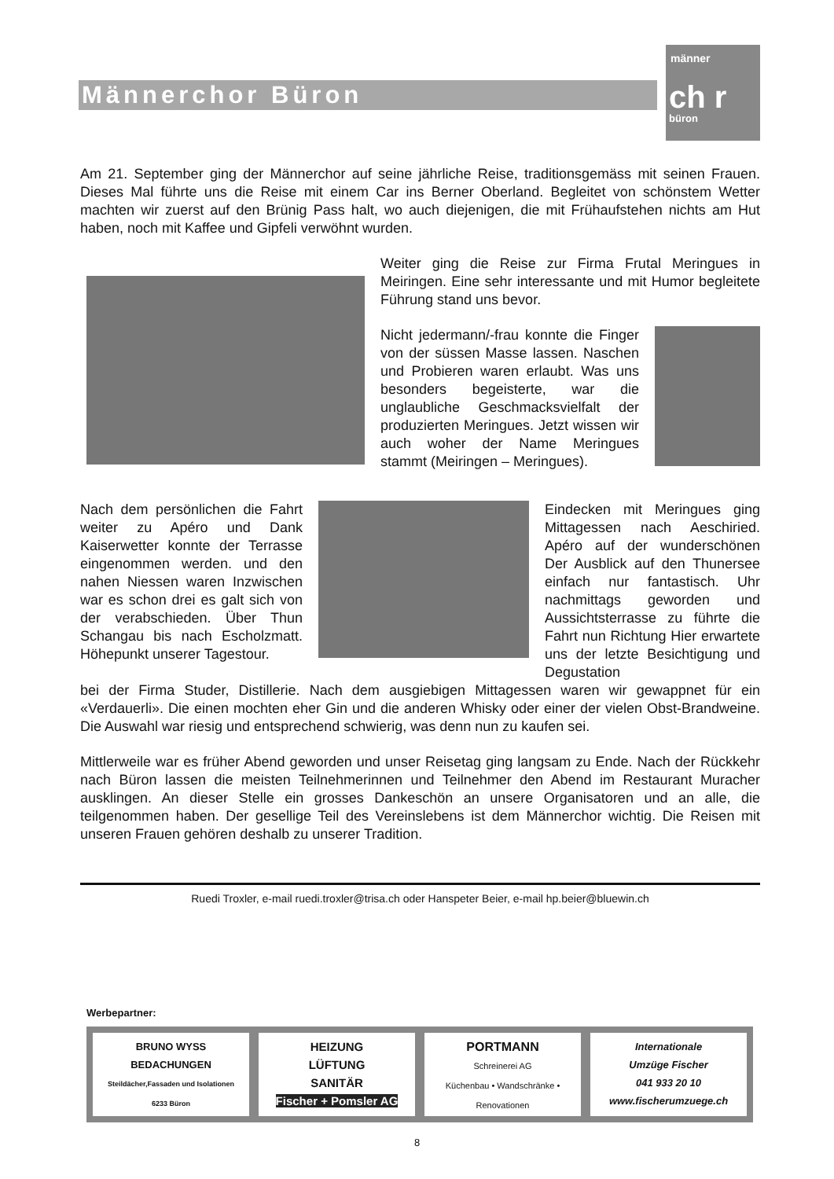Männerchor Büron
männer
ch r
büron
Am 21. September ging der Männerchor auf seine jährliche Reise, traditionsgemäss mit seinen Frauen. Dieses Mal führte uns die Reise mit einem Car ins Berner Oberland. Begleitet von schönstem Wetter machten wir zuerst auf den Brünig Pass halt, wo auch diejenigen, die mit Frühaufstehen nichts am Hut haben, noch mit Kaffee und Gipfeli verwöhnt wurden.
Weiter ging die Reise zur Firma Frutal Meringues in Meiringen. Eine sehr interessante und mit Humor begleitete Führung stand uns bevor.
Nicht jedermann/-frau konnte die Finger von der süssen Masse lassen. Naschen und Probieren waren erlaubt. Was uns besonders begeisterte, war die unglaubliche Geschmacksvielfalt der produzierten Meringues. Jetzt wissen wir auch woher der Name Meringues stammt (Meiringen – Meringues).
Nach dem persönlichen die Fahrt weiter zu Apéro und Dank Kaiserwetter konnte der Terrasse eingenommen werden. und den nahen Niessen waren Inzwischen war es schon drei es galt sich von der verabschieden. Über Thun Schangau bis nach Escholzmatt. Höhepunkt unserer Tagestour.
Eindecken mit Meringues ging Mittagessen nach Aeschiried. Apéro auf der wunderschönen Der Ausblick auf den Thunersee einfach nur fantastisch. Uhr nachmittags geworden und Aussichtsterrasse zu führte die Fahrt nun Richtung Hier erwartete uns der letzte Besichtigung und Degustation
bei der Firma Studer, Distillerie. Nach dem ausgiebigen Mittagessen waren wir gewappnet für ein «Verdauerli». Die einen mochten eher Gin und die anderen Whisky oder einer der vielen Obst-Brandweine. Die Auswahl war riesig und entsprechend schwierig, was denn nun zu kaufen sei.
Mittlerweile war es früher Abend geworden und unser Reisetag ging langsam zu Ende. Nach der Rückkehr nach Büron lassen die meisten Teilnehmerinnen und Teilnehmer den Abend im Restaurant Muracher ausklingen. An dieser Stelle ein grosses Dankeschön an unsere Organisatoren und an alle, die teilgenommen haben. Der gesellige Teil des Vereinslebens ist dem Männerchor wichtig. Die Reisen mit unseren Frauen gehören deshalb zu unserer Tradition.
Ruedi Troxler, e-mail ruedi.troxler@trisa.ch oder Hanspeter Beier, e-mail hp.beier@bluewin.ch
Werbepartner:
BRUNO WYSS BEDACHUNGEN
Steildächer,Fassaden und Isolationen
6233 Büron
HEIZUNG
LÜFTUNG
SANITÄR
Fischer + Pomsler AG
PORTMANN
Schreinerei AG
Küchenbau • Wandschränke • Renovationen
Internationale
Umzüge Fischer
041 933 20 10
www.fischerumzuege.ch
8